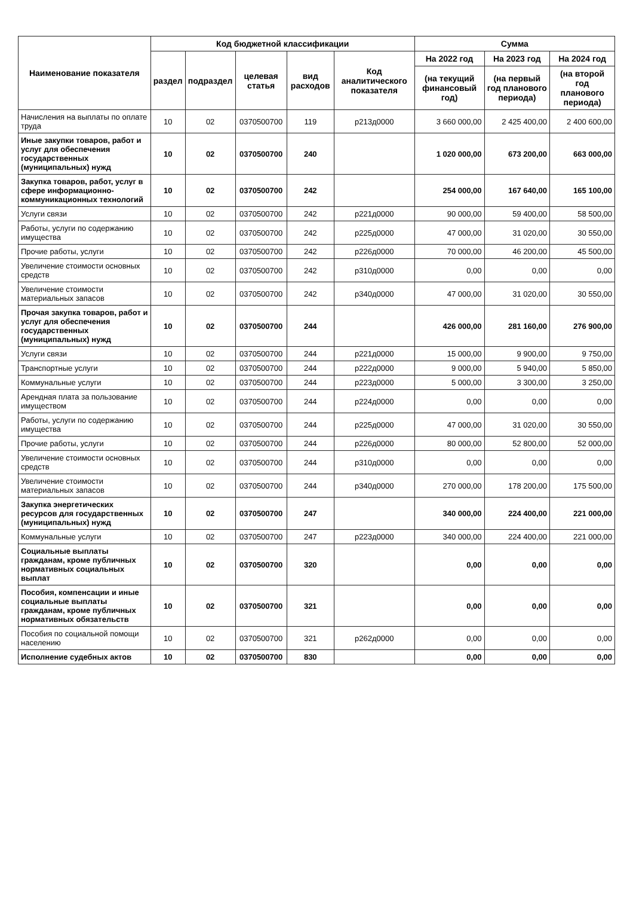| Наименование показателя | Код бюджетной классификации | | | | | Сумма | | |
| --- | --- | --- | --- | --- | --- | --- | --- | --- |
| | раздел | подраздел | целевая статья | вид расходов | Код аналитического показателя | На 2022 год | На 2023 год | На 2024 год |
| | | | | | | (на текущий финансовый год) | (на первый год планового периода) | (на второй год планового периода) |
| Начисления на выплаты по оплате труда | 10 | 02 | 0370500700 | 119 | р213д0000 | 3 660 000,00 | 2 425 400,00 | 2 400 600,00 |
| Иные закупки товаров, работ и услуг для обеспечения государственных (муниципальных) нужд | 10 | 02 | 0370500700 | 240 | | 1 020 000,00 | 673 200,00 | 663 000,00 |
| Закупка товаров, работ, услуг в сфере информационно-коммуникационных технологий | 10 | 02 | 0370500700 | 242 | | 254 000,00 | 167 640,00 | 165 100,00 |
| Услуги связи | 10 | 02 | 0370500700 | 242 | р221д0000 | 90 000,00 | 59 400,00 | 58 500,00 |
| Работы, услуги по содержанию имущества | 10 | 02 | 0370500700 | 242 | р225д0000 | 47 000,00 | 31 020,00 | 30 550,00 |
| Прочие работы, услуги | 10 | 02 | 0370500700 | 242 | р226д0000 | 70 000,00 | 46 200,00 | 45 500,00 |
| Увеличение стоимости основных средств | 10 | 02 | 0370500700 | 242 | р310д0000 | 0,00 | 0,00 | 0,00 |
| Увеличение стоимости материальных запасов | 10 | 02 | 0370500700 | 242 | р340д0000 | 47 000,00 | 31 020,00 | 30 550,00 |
| Прочая закупка товаров, работ и услуг для обеспечения государственных (муниципальных) нужд | 10 | 02 | 0370500700 | 244 | | 426 000,00 | 281 160,00 | 276 900,00 |
| Услуги связи | 10 | 02 | 0370500700 | 244 | р221д0000 | 15 000,00 | 9 900,00 | 9 750,00 |
| Транспортные услуги | 10 | 02 | 0370500700 | 244 | р222д0000 | 9 000,00 | 5 940,00 | 5 850,00 |
| Коммунальные услуги | 10 | 02 | 0370500700 | 244 | р223д0000 | 5 000,00 | 3 300,00 | 3 250,00 |
| Арендная плата за пользование имуществом | 10 | 02 | 0370500700 | 244 | р224д0000 | 0,00 | 0,00 | 0,00 |
| Работы, услуги по содержанию имущества | 10 | 02 | 0370500700 | 244 | р225д0000 | 47 000,00 | 31 020,00 | 30 550,00 |
| Прочие работы, услуги | 10 | 02 | 0370500700 | 244 | р226д0000 | 80 000,00 | 52 800,00 | 52 000,00 |
| Увеличение стоимости основных средств | 10 | 02 | 0370500700 | 244 | р310д0000 | 0,00 | 0,00 | 0,00 |
| Увеличение стоимости материальных запасов | 10 | 02 | 0370500700 | 244 | р340д0000 | 270 000,00 | 178 200,00 | 175 500,00 |
| Закупка энергетических ресурсов для государственных (муниципальных) нужд | 10 | 02 | 0370500700 | 247 | | 340 000,00 | 224 400,00 | 221 000,00 |
| Коммунальные услуги | 10 | 02 | 0370500700 | 247 | р223д0000 | 340 000,00 | 224 400,00 | 221 000,00 |
| Социальные выплаты гражданам, кроме публичных нормативных социальных выплат | 10 | 02 | 0370500700 | 320 | | 0,00 | 0,00 | 0,00 |
| Пособия, компенсации и иные социальные выплаты гражданам, кроме публичных нормативных обязательств | 10 | 02 | 0370500700 | 321 | | 0,00 | 0,00 | 0,00 |
| Пособия по социальной помощи населению | 10 | 02 | 0370500700 | 321 | р262д0000 | 0,00 | 0,00 | 0,00 |
| Исполнение судебных актов | 10 | 02 | 0370500700 | 830 | | 0,00 | 0,00 | 0,00 |